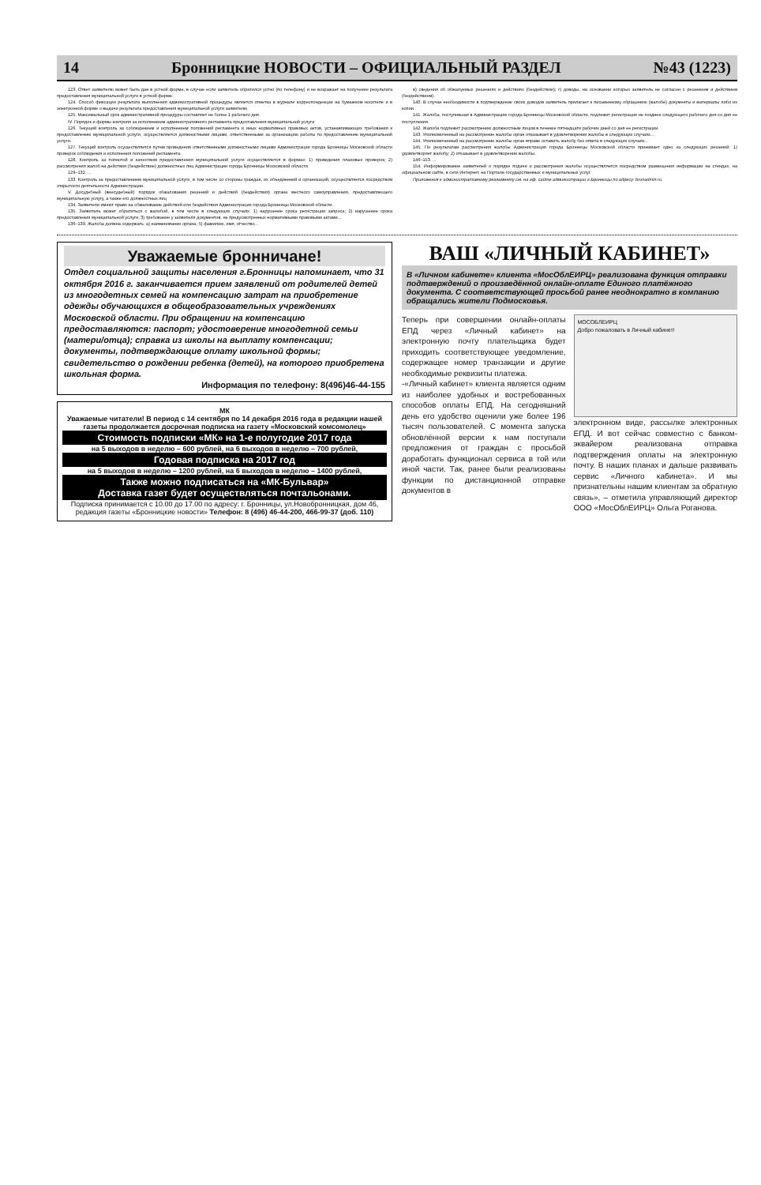14 Бронницкие НОВОСТИ – ОФИЦИАЛЬНЫЙ РАЗДЕЛ №43 (1223)
123. Ответ заявителю может быть дан в устной форме, в случае если заявитель обратился устно (по телефону) и не возражает на получение результата предоставления муниципальной услуги в устной форме.
124. Способ фиксации результата выполнения административной процедуры является отметка в журнале корреспонденции на бумажном носителе и в электронной форме о выдачи результата предоставления муниципальной услуги заявителю.
125. Максимальный срок административной процедуры составляет не более 1 рабочего дня.
IV. Порядок и формы контроля за исполнением административного регламента предоставления муниципальной услуги
126. Текущий контроль за соблюдением и исполнением положений регламента и иных нормативных правовых актов, устанавливающих требования к предоставлению муниципальной услуги, осуществляется должностными лицами, ответственными за организацию работы по предоставлению муниципальной услуги.
127. Текущий контроль осуществляется путем проведения ответственными должностными лицами Администрации города Бронницы Московской области проверок соблюдения и исполнения положений регламента.
128. Контроль за полнотой и качеством предоставления муниципальной услуги осуществляется в формах: 1) проведения плановых проверок; 2) рассмотрения жалоб на действия (бездействие) должностных лиц Администрации города Бронницы Московской области.
129–132. ...
133. Контроль за предоставлением муниципальной услуги, в том числе со стороны граждан, их объединений и организаций, осуществляется посредством открытости деятельности Администрации.
V. Досудебный (внесудебный) порядок обжалования решений и действий (бездействия) органа местного самоуправления, предоставляющего муниципальную услугу, а также его должностных лиц
134. Заявители имеют право на обжалование действий или бездействия Администрации города Бронницы Московской области.
135. Заявитель может обратиться с жалобой, в том числе в следующих случаях: 1) нарушение срока регистрации запроса; 2) нарушение срока предоставления муниципальной услуги; 3) требование у заявителя документов, не предусмотренных нормативными правовыми актами...
136–139. Жалоба должна содержать: а) наименование органа; б) фамилию, имя, отчество...
в) сведения об обжалуемых решениях и действиях (бездействии); г) доводы, на основании которых заявитель не согласен с решением и действием (бездействием).
140. В случае необходимости в подтверждение своих доводов заявитель прилагает к письменному обращению (жалобе) документы и материалы либо их копии.
141. Жалоба, поступившая в Администрацию города Бронницы Московской области, подлежит регистрации не позднее следующего рабочего дня со дня ее поступления.
142. Жалоба подлежит рассмотрению должностным лицом в течение пятнадцати рабочих дней со дня ее регистрации.
143. Уполномоченный на рассмотрение жалобы орган отказывает в удовлетворении жалобы в следующих случаях...
144. Уполномоченный на рассмотрение жалобы орган вправе оставить жалобу без ответа в следующих случаях...
145. По результатам рассмотрения жалобы Администрация города Бронницы Московской области принимает одно из следующих решений: 1) удовлетворяет жалобу; 2) отказывает в удовлетворении жалобы.
146–153. ...
154. Информирование заявителей о порядке подачи и рассмотрения жалобы осуществляется посредством размещения информации на стендах, на официальном сайте, в сети Интернет, на Портале государственных и муниципальных услуг.
Приложения к административному регламенту см. на оф. сайте администрации г.Бронницы по адресу: bronadmin.ru.
Уважаемые бронничане!
Отдел социальной защиты населения г.Бронницы напоминает, что 31 октября 2016 г. заканчивается прием заявлений от родителей детей из многодетных семей на компенсацию затрат на приобретение одежды обучающихся в общеобразовательных учреждениях Московской области. При обращении на компенсацию предоставляются: паспорт; удостоверение многодетной семьи (матери/отца); справка из школы на выплату компенсации; документы, подтверждающие оплату школьной формы; свидетельство о рождении ребенка (детей), на которого приобретена школьная форма.
Информация по телефону: 8(496)46-44-155
МК
Уважаемые читатели! В период с 14 сентября по 14 декабря 2016 года в редакции нашей газеты продолжается досрочная подписка на газету «Московский комсомолец»
Стоимость подписки «МК» на 1-е полугодие 2017 года
на 5 выходов в неделю – 600 рублей, на 6 выходов в неделю – 700 рублей,
Годовая подписка на 2017 год
на 5 выходов в неделю – 1200 рублей, на 6 выходов в неделю – 1400 рублей,
Также можно подписаться на «МК-Бульвар»
Доставка газет будет осуществляться почтальонами.
Подписка принимается с 10.00 до 17.00 по адресу: г. Бронницы, ул.Новобронницкая, дом 46, редакция газеты «Бронницкие новости» Телефон: 8 (496) 46-44-200, 466-99-37 (доб. 110)
ВАШ «ЛИЧНЫЙ КАБИНЕТ»
В «Личном кабинете» клиента «МосОблЕИРЦ» реализована функция отправки подтверждений о произведённой онлайн-оплате Единого платёжного документа. С соответствующей просьбой ранее неоднократно в компанию обращались жители Подмосковья.
Теперь при совершении онлайн-оплаты ЕПД через «Личный кабинет» на электронную почту плательщика будет приходить соответствующее уведомление, содержащее номер транзакции и другие необходимые реквизиты платежа.
-«Личный кабинет» клиента является одним из наиболее удобных и востребованных способов оплаты ЕПД. На сегодняшний день его удобство оценили уже более 196 тысяч пользователей. С момента запуска обновлённой версии к нам поступали предложения от граждан с просьбой доработать функционал сервиса в той или иной части. Так, ранее были реализованы функции по дистанционной отправке документов в
МОСОБЛЕИРЦ
Добро пожаловать в Личный кабинет!
электронном виде, рассылке электронных ЕПД. И вот сейчас совместно с банком-эквайером реализована отправка подтверждения оплаты на электронную почту. В наших планах и дальше развивать сервис «Личного кабинета». И мы признательны нашим клиентам за обратную связь», – отметила управляющий директор ООО «МосОблЕИРЦ» Ольга Роганова.